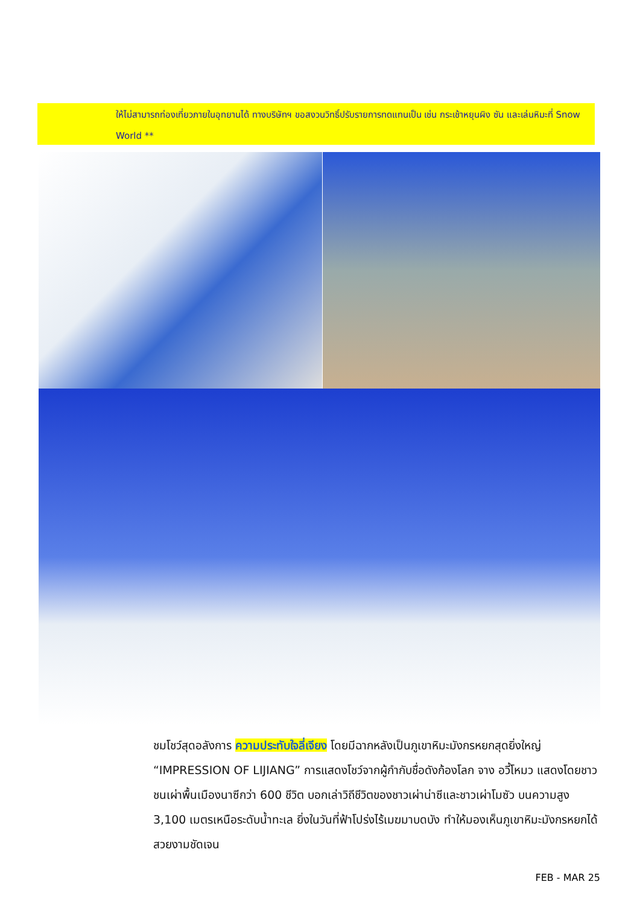ให้ไม่สามารถท่องเที่ยวภายในอุทยานได้ ทางบริษัทฯ ขอสงวนวิทธิ์ปรับรายการทดแทนเป็น เช่น กระเช้าหยุนผิง ซัน และเล่นหิมะที่ Snow World **
ชมโชว์สุดอลังการ ความประทับใจลี่เจียง โดยมีฉากหลังเป็นภูเขาหิมะมังกรหยกสุดยิ่งใหญ่ “IMPRESSION OF LIJIANG” การแสดงโชว์จากผู้กำกับชื่อดังก้องโลก จาง อวี้โหมว แสดงโดยชาวชนเผ่าพื้นเมืองนาซีกว่า 600 ชีวิต บอกเล่าวิถีชีวิตของชาวเผ่าน่าซีและชาวเผ่าโมซัว บนความสูง 3,100 เมตรเหนือระดับน้ำทะเล ยิ่งในวันที่ฟ้าโปร่งไร้เมฆมาบดบัง ทำให้มองเห็นภูเขาหิมะมังกรหยกได้สวยงามชัดเจน
FEB - MAR 25